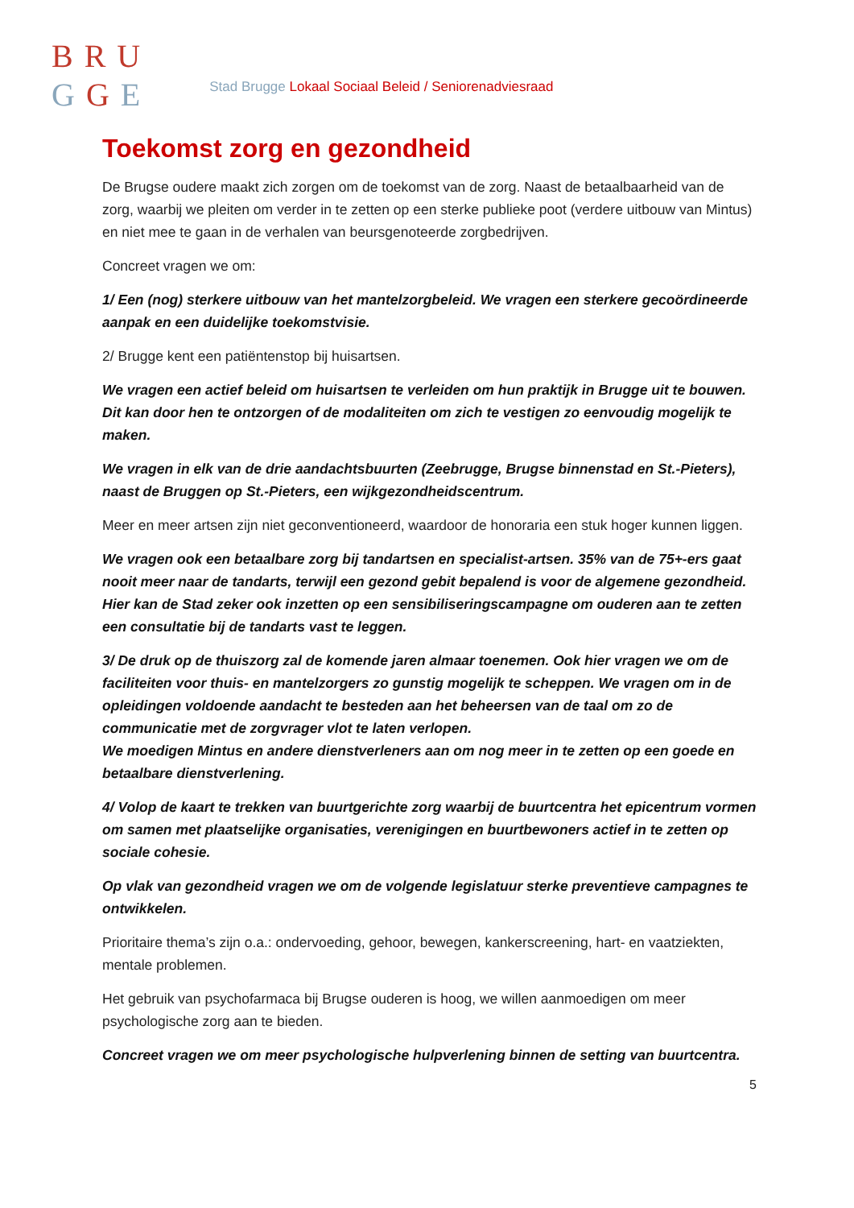BRU
GGE
Stad Brugge Lokaal Sociaal Beleid / Seniorenadviesraad
Toekomst zorg en gezondheid
De Brugse oudere maakt zich zorgen om de toekomst van de zorg. Naast de betaalbaarheid van de zorg, waarbij we pleiten om verder in te zetten op een sterke publieke poot (verdere uitbouw van Mintus) en niet mee te gaan in de verhalen van beursgenoteerde zorgbedrijven.
Concreet vragen we om:
1/ Een (nog) sterkere uitbouw van het mantelzorgbeleid. We vragen een sterkere gecoördineerde aanpak en een duidelijke toekomstvisie.
2/ Brugge kent een patiëntenstop bij huisartsen.
We vragen een actief beleid om huisartsen te verleiden om hun praktijk in Brugge uit te bouwen. Dit kan door hen te ontzorgen of de modaliteiten om zich te vestigen zo eenvoudig mogelijk te maken.
We vragen in elk van de drie aandachtsbuurten (Zeebrugge, Brugse binnenstad en St.-Pieters), naast de Bruggen op St.-Pieters, een wijkgezondheidscentrum.
Meer en meer artsen zijn niet geconventioneerd, waardoor de honoraria een stuk hoger kunnen liggen.
We vragen ook een betaalbare zorg bij tandartsen en specialist-artsen. 35% van de 75+-ers gaat nooit meer naar de tandarts, terwijl een gezond gebit bepalend is voor de algemene gezondheid. Hier kan de Stad zeker ook inzetten op een sensibiliseringscampagne om ouderen aan te zetten een consultatie bij de tandarts vast te leggen.
3/ De druk op de thuiszorg zal de komende jaren almaar toenemen. Ook hier vragen we om de faciliteiten voor thuis- en mantelzorgers zo gunstig mogelijk te scheppen. We vragen om in de opleidingen voldoende aandacht te besteden aan het beheersen van de taal om zo de communicatie met de zorgvrager vlot te laten verlopen.
We moedigen Mintus en andere dienstverleners aan om nog meer in te zetten op een goede en betaalbare dienstverlening.
4/ Volop de kaart te trekken van buurtgerichte zorg waarbij de buurtcentra het epicentrum vormen om samen met plaatselijke organisaties, verenigingen en buurtbewoners actief in te zetten op sociale cohesie.
Op vlak van gezondheid vragen we om de volgende legislatuur sterke preventieve campagnes te ontwikkelen.
Prioritaire thema’s zijn o.a.: ondervoeding, gehoor, bewegen, kankerscreening, hart- en vaatziekten, mentale problemen.
Het gebruik van psychofarmaca bij Brugse ouderen is hoog, we willen aanmoedigen om meer psychologische zorg aan te bieden.
Concreet vragen we om meer psychologische hulpverlening binnen de setting van buurtcentra.
5